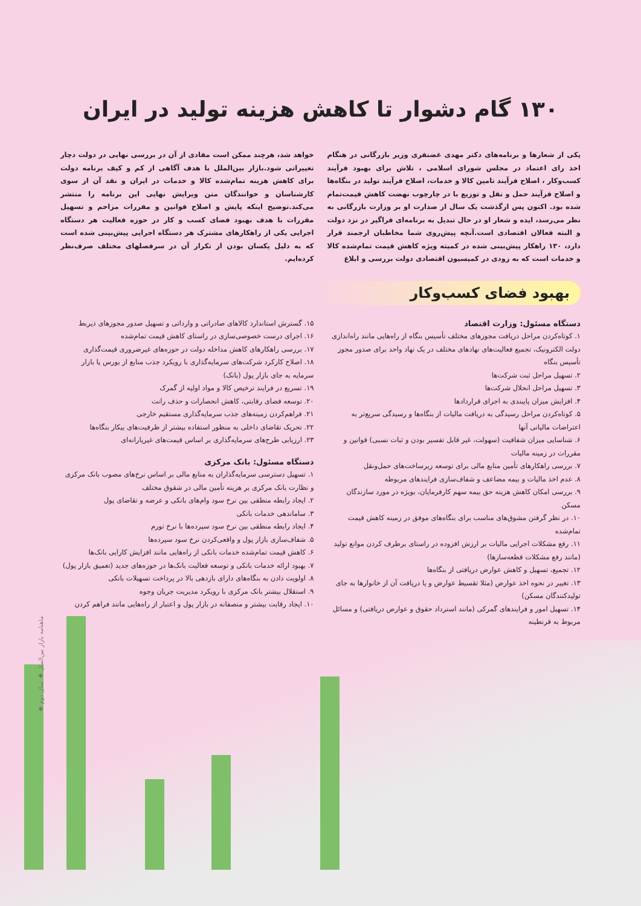۱۳۰ گام دشوار تا کاهش هزینه تولید در ایران
یکی از شعارها و برنامه‌های دکتر مهدی غضنفری وزیر بازرگانی در هنگام اخذ رای اعتماد در مجلس شورای اسلامی ، تلاش برای بهبود فرآیند کسب‌وکار ، اصلاح فرآیند تامین کالا و خدمات، اصلاح فرآیند تولید در بنگاه‌ها و اصلاح فرآیند حمل و نقل و توزیع با در چارچوب نهضت کاهش قیمت‌تمام شده بود. اکنون پس ازگذشت یک سال از صدارت او بر وزارت بازرگانی به نظر می‌رسد، ایده و شعار او در حال تبدیل به برنامه‌ای فراگیر در نزد دولت و البته فعالان اقتصادی است.آنچه پیش‌روی شما مخاطبان ارجمند قرار دارد، ۱۳۰ راهکار پیش‌بینی شده در کمیته ویژه کاهش قیمت تمام‌شده کالا و خدمات است که به زودی در کمیسیون اقتصادی دولت بررسی و ابلاغ
خواهد شد، هرچند ممکن است مفادی از آن در بررسی نهایی در دولت دچار تغییراتی شود.بازار بین‌الملل با هدف آگاهی از کم و کیف برنامه دولت برای کاهش هزینه تمام‌شده کالا و خدمات در ایران و نقد آن از سوی کارشناسان و خوانندگان متن ویرایش نهایی این برنامه را منتشر می‌کند.توضیح اینکه پایش و اصلاح قوانین و مقررات مزاحم و تسهیل مقررات با هدف بهبود فضای کسب و کار در حوزه فعالیت هر دستگاه اجرایی یکی از راهکارهای مشترک هر دستگاه اجرایی پیش‌بینی شده است که به دلیل یکسان بودن از تکرار آن در سرفصلهای مختلف صرف‌نظر کرده‌ایم.
بهبود فضای کسب‌و‌کار
دستگاه مسئول: وزارت اقتصاد
۱. کوتاه‌کردن مراحل دریافت مجوزهای مختلف تأسیس بنگاه از راه‌هایی مانند راه‌اندازی دولت الکترونیک، تجمیع فعالیت‌های نهادهای مختلف در یک نهاد واحد برای صدور مجوز تأسیس بنگاه
۲. تسهیل مراحل ثبت شرکت‌ها
۳. تسهیل مراحل انحلال شرکت‌ها
۴. افزایش میزان پایبندی به اجرای قراردادها
۵. کوتاه‌کردن مراحل رسیدگی به دریافت مالیات از بنگاه‌ها و رسیدگی سریع‌تر به اعتراضات مالیاتی آنها
۶. شناسایی میزان شفافیت (سهولت، غیر قابل تفسیر بودن و ثبات نسبی) قوانین و مقررات در زمینه مالیات
۷. بررسی راهکارهای تأمین منابع مالی برای توسعه زیرساخت‌های حمل‌ونقل
۸. عدم اخذ مالیات و بیمه مضاعف و شفاف‌سازی فرایندهای مربوطه
۹. بررسی امکان کاهش هزینه حق بیمه سهم کارفرمایان، بویژه در مورد سازندگان مسکن
۱۰. در نظر گرفتن مشوق‌های مناسب برای بنگاه‌های موفق در زمینه کاهش قیمت تمام‌شده
۱۱. رفع مشکلات اجرایی مالیات بر ارزش افزوده در راستای برطرف کردن موانع تولید (مانند رفع مشکلات قطعه‌سازها)
۱۲. تجمیع، تسهیل و کاهش عوارض دریافتی از بنگاه‌ها
۱۳. تغییر در نحوه اخذ عوارض (مثلا تقسیط عوارض و یا دریافت آن از خانوارها به جای تولیدکنندگان مسکن)
۱۴. تسهیل امور و فرایندهای گمرکی (مانند استرداد حقوق و عوارض دریافتی) و مسائل مربوط به قرنطینه
۱۵. گسترش استاندارد کالاهای صادراتی و وارداتی و تسهیل صدور مجوزهای ذیربط
۱۶. اجرای درست خصوصی‌سازی در راستای کاهش قیمت تمام‌شده
۱۷. بررسی راهکارهای کاهش مداخله دولت در حوزه‌های غیرضروری قیمت‌گذاری
۱۸. اصلاح کارکرد شرکت‌های سرمایه‌گذاری با رویکرد جذب منابع از بورس یا بازار سرمایه به جای بازار پول (بانک)
۱۹. تسریع در فرایند ترخیص کالا و مواد اولیه از گمرک
۲۰. توسعه فضای رقابتی، کاهش انحصارات و حذف رانت
۲۱. فراهم‌کردن زمینه‌های جذب سرمایه‌گذاری مستقیم خارجی
۲۲. تحریک تقاضای داخلی به منظور استفاده بیشتر از ظرفیت‌های بیکار بنگاه‌ها
۲۳. ارزیابی طرح‌های سرمایه‌گذاری بر اساس قیمت‌های غیریارانه‌ای
دستگاه مسئول: بانک مرکزی
۱. تسهیل دسترسی سرمایه‌گذاران به منابع مالی بر اساس نرخ‌های مصوب بانک مرکزی و نظارت بانک مرکزی بر هزینه تأمین مالی در شقوق مختلف
۲. ایجاد رابطه منطقی بین نرخ سود وام‌های بانکی و عرضه و تقاضای پول
۳. ساماندهی خدمات بانکی
۴. ایجاد رابطه منطقی بین نرخ سود سپرده‌ها با نرخ تورم
۵. شفاف‌سازی بازار پول و واقعی‌کردن نرخ سود سپرده‌ها
۶. کاهش قیمت تمام‌شده خدمات بانکی از راه‌هایی مانند افزایش کارایی بانک‌ها
۷. بهبود ارائه خدمات بانکی و توسعه فعالیت بانک‌ها در حوزه‌های جدید (تعمیق بازار پول)
۸. اولویت دادن به بنگاه‌های دارای بازدهی بالا در پرداخت تسهیلات بانکی
۹. استقلال بیشتر بانک مرکزی با رویکرد مدیریت جریان وجوه
۱۰. ایجاد رقابت بیشتر و منصفانه در بازار پول و اعتبار از راه‌هایی مانند فراهم کردن
ماهنامه بازار بین‌الملل ◆ سال دوم ◆